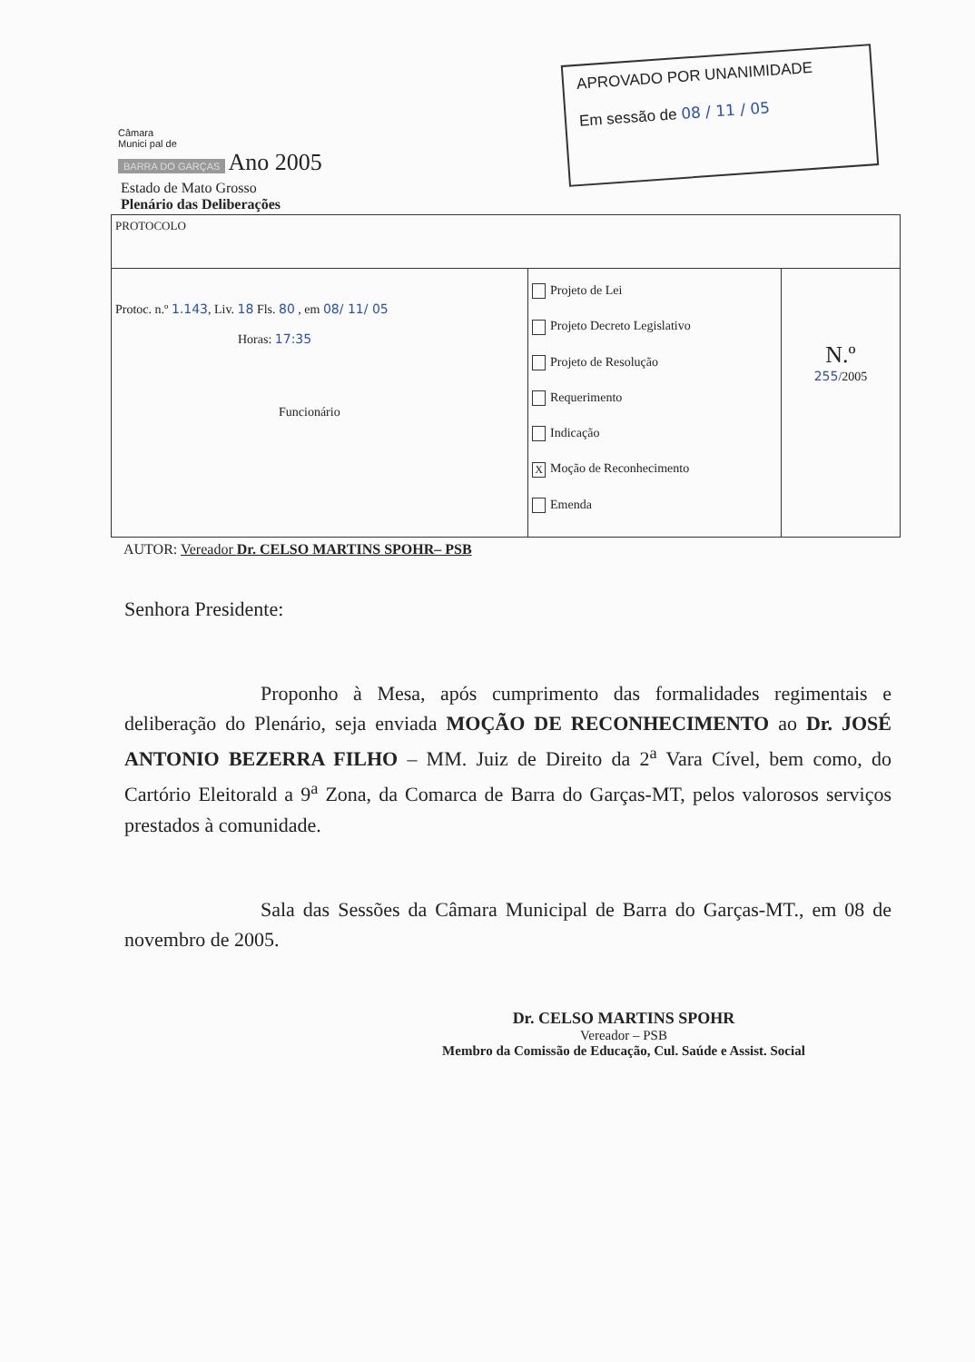Câmara
Munici pal de
BARRA DO GARÇAS Ano 2005
APROVADO POR UNANIMIDADE
Em sessão de 08 / 11 / 05
Estado de Mato Grosso
Plenário das Deliberações
| PROTOCOLO | | |
| Protoc. n.º 1.143 , Liv. 18 Fls. 80 , em 08/ 11/ 05 Horas: 17:35 Funcionário | Projeto de Lei Projeto Decreto Legislativo Projeto de Resolução Requerimento Indicação X Moção de Reconhecimento Emenda | N.º 255 /2005 |
AUTOR: Vereador Dr. CELSO MARTINS SPOHR– PSB
Senhora Presidente:
Proponho à Mesa, após cumprimento das formalidades regimentais e deliberação do Plenário, seja enviada MOÇÃO DE RECONHECIMENTO ao Dr. JOSÉ ANTONIO BEZERRA FILHO – MM. Juiz de Direito da 2<sup>a</sup> Vara Cível, bem como, do Cartório Eleitorald a 9<sup>a</sup> Zona, da Comarca de Barra do Garças-MT, pelos valorosos serviços prestados à comunidade.
Sala das Sessões da Câmara Municipal de Barra do Garças-MT., em 08 de novembro de 2005.
Dr. CELSO MARTINS SPOHR
Vereador – PSB
Membro da Comissão de Educação, Cul. Saúde e Assist. Social